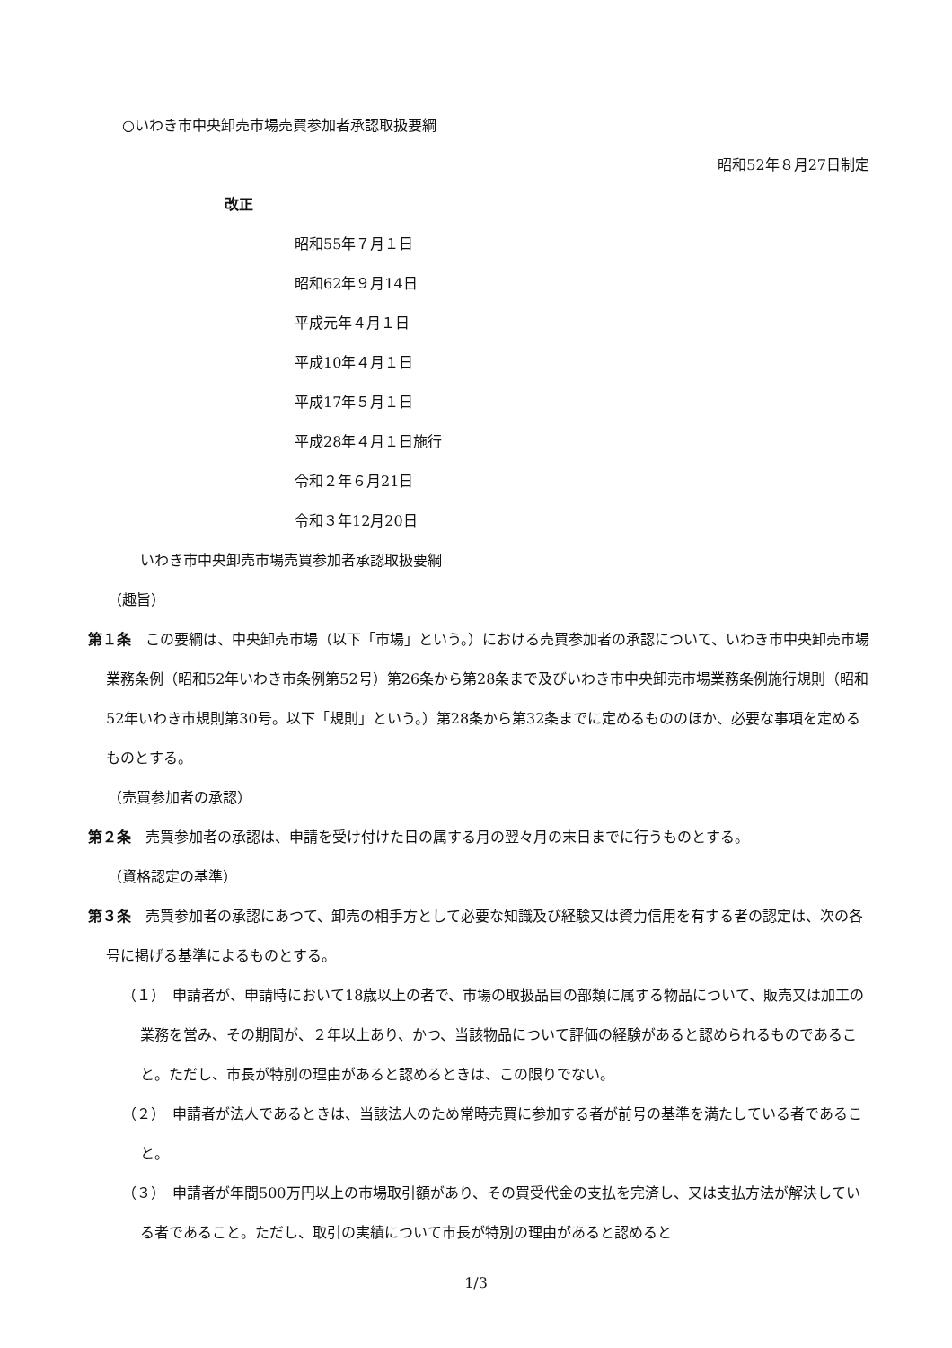○いわき市中央卸売市場売買参加者承認取扱要綱
昭和52年８月27日制定
改正
昭和55年７月１日
昭和62年９月14日
平成元年４月１日
平成10年４月１日
平成17年５月１日
平成28年４月１日施行
令和２年６月21日
令和３年12月20日
いわき市中央卸売市場売買参加者承認取扱要綱
（趣旨）
第１条　この要綱は、中央卸売市場（以下「市場」という。）における売買参加者の承認について、いわき市中央卸売市場業務条例（昭和52年いわき市条例第52号）第26条から第28条まで及びいわき市中央卸売市場業務条例施行規則（昭和52年いわき市規則第30号。以下「規則」という。）第28条から第32条までに定めるもののほか、必要な事項を定めるものとする。
（売買参加者の承認）
第２条　売買参加者の承認は、申請を受け付けた日の属する月の翌々月の末日までに行うものとする。
（資格認定の基準）
第３条　売買参加者の承認にあつて、卸売の相手方として必要な知識及び経験又は資力信用を有する者の認定は、次の各号に掲げる基準によるものとする。
（１）　申請者が、申請時において18歳以上の者で、市場の取扱品目の部類に属する物品について、販売又は加工の業務を営み、その期間が、２年以上あり、かつ、当該物品について評価の経験があると認められるものであること。ただし、市長が特別の理由があると認めるときは、この限りでない。
（２）　申請者が法人であるときは、当該法人のため常時売買に参加する者が前号の基準を満たしている者であること。
（３）　申請者が年間500万円以上の市場取引額があり、その買受代金の支払を完済し、又は支払方法が解決している者であること。ただし、取引の実績について市長が特別の理由があると認めると
1/3